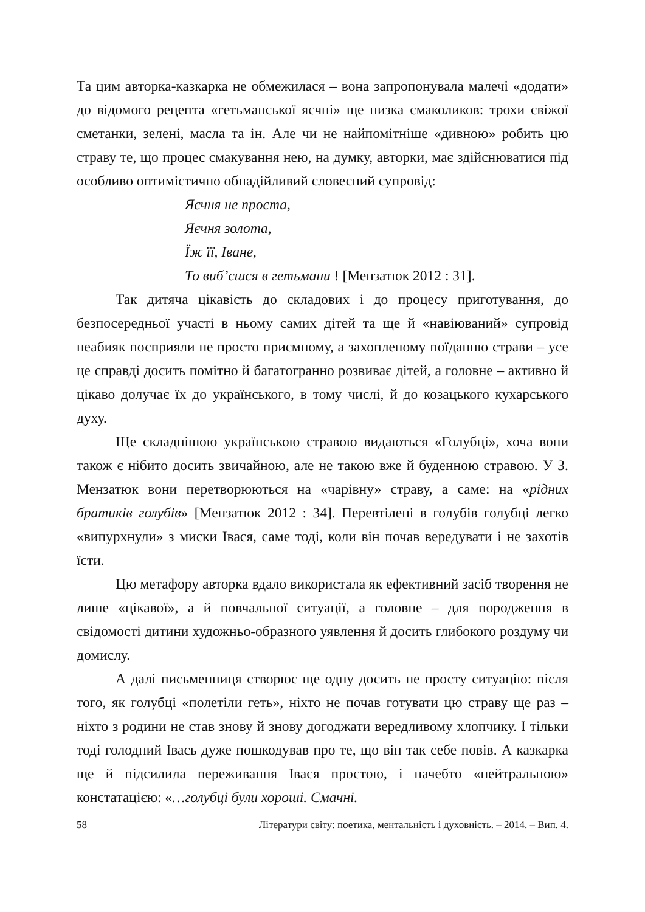Та цим авторка-казкарка не обмежилася – вона запропонувала малечі «додати» до відомого рецепта «гетьманської яєчні» ще низка смаколиков: трохи свіжої сметанки, зелені, масла та ін. Але чи не найпомітніше «дивною» робить цю страву те, що процес смакування нею, на думку, авторки, має здійснюватися під особливо оптимістично обнадійливий словесний супровід:
Яєчня не проста,
Яєчня золота,
Їж її, Іване,
То виб’єшся в гетьмани ! [Мензатюк 2012 : 31].
Так дитяча цікавість до складових і до процесу приготування, до безпосередньої участі в ньому самих дітей та ще й «навіюваний» супровід неабияк посприяли не просто приємному, а захопленому поїданню страви – усе це справді досить помітно й багатогранно розвиває дітей, а головне – активно й цікаво долучає їх до українського, в тому числі, й до козацького кухарського духу.
Ще складнішою українською стравою видаються «Голубці», хоча вони також є нібито досить звичайною, але не такою вже й буденною стравою. У З. Мензатюк вони перетворюються на «чарівну» страву, а саме: на «рідних братиків голубів» [Мензатюк 2012 : 34]. Перевтілені в голубів голубці легко «випурхнули» з миски Івася, саме тоді, коли він почав вередувати і не захотів їсти.
Цю метафору авторка вдало використала як ефективний засіб творення не лише «цікавої», а й повчальної ситуації, а головне – для породження в свідомості дитини художньо-образного уявлення й досить глибокого роздуму чи домислу.
А далі письменниця створює ще одну досить не просту ситуацію: після того, як голубці «полетіли геть», ніхто не почав готувати цю страву ще раз – ніхто з родини не став знову й знову догоджати вередливому хлопчику. І тільки тоді голодний Івась дуже пошкодував про те, що він так себе повів. А казкарка ще й підсилила переживання Івася простою, і начебто «нейтральною» констатацією: «…голубці були хороші. Смачні.
58 Літератури світу: поетика, ментальність і духовність. – 2014. – Вип. 4.